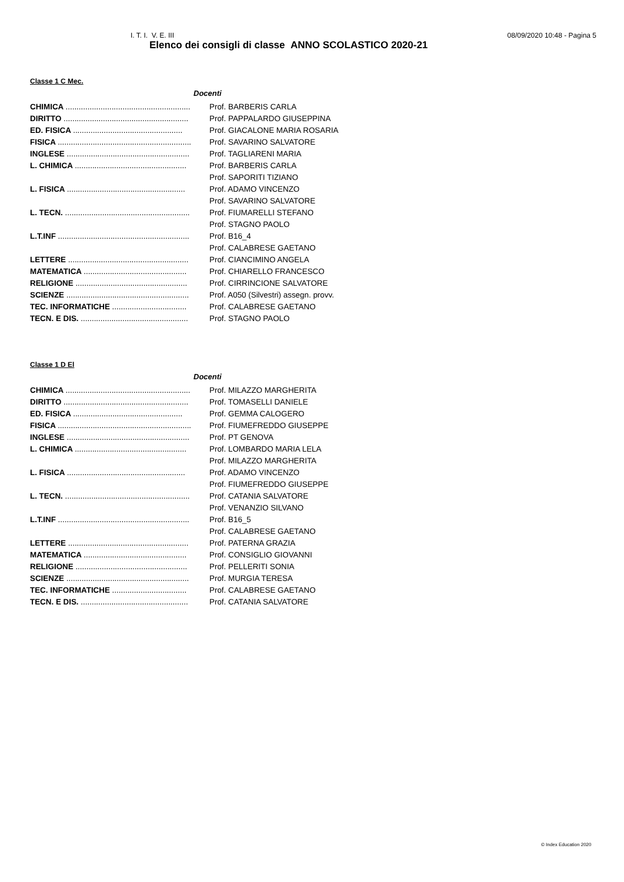I. T. I. V. E. III 08/09/2020 10:48 - Pagina 5
Elenco dei consigli di classe ANNO SCOLASTICO 2020-21
Classe 1 C Mec.
| Docenti | |
| --- | --- |
| CHIMICA ......................................................... | Prof. BARBERIS CARLA |
| DIRITTO ......................................................... | Prof. PAPPALARDO GIUSEPPINA |
| ED. FISICA .................................................. | Prof. GIACALONE MARIA ROSARIA |
| FISICA ............................................................. | Prof. SAVARINO SALVATORE |
| INGLESE ........................................................ | Prof. TAGLIARENI MARIA |
| L. CHIMICA ................................................... | Prof. BARBERIS CARLA |
| | Prof. SAPORITI TIZIANO |
| L. FISICA ...................................................... | Prof. ADAMO VINCENZO |
| | Prof. SAVARINO SALVATORE |
| L. TECN. ......................................................... | Prof. FIUMARELLI STEFANO |
| | Prof. STAGNO PAOLO |
| L.T.INF ............................................................ | Prof. B16_4 |
| | Prof. CALABRESE GAETANO |
| LETTERE ....................................................... | Prof. CIANCIMINO ANGELA |
| MATEMATICA ............................................... | Prof. CHIARELLO FRANCESCO |
| RELIGIONE ................................................... | Prof. CIRRINCIONE SALVATORE |
| SCIENZE ........................................................ | Prof. A050 (Silvestri) assegn. provv. |
| TEC. INFORMATICHE .................................. | Prof. CALABRESE GAETANO |
| TECN. E DIS. ................................................. | Prof. STAGNO PAOLO |
Classe 1 D El
| Docenti | |
| --- | --- |
| CHIMICA ......................................................... | Prof. MILAZZO MARGHERITA |
| DIRITTO ......................................................... | Prof. TOMASELLI DANIELE |
| ED. FISICA .................................................. | Prof. GEMMA CALOGERO |
| FISICA ............................................................. | Prof. FIUMEFREDDO GIUSEPPE |
| INGLESE ........................................................ | Prof. PT GENOVA |
| L. CHIMICA ................................................... | Prof. LOMBARDO MARIA LELA |
| | Prof. MILAZZO MARGHERITA |
| L. FISICA ...................................................... | Prof. ADAMO VINCENZO |
| | Prof. FIUMEFREDDO GIUSEPPE |
| L. TECN. ......................................................... | Prof. CATANIA SALVATORE |
| | Prof. VENANZIO SILVANO |
| L.T.INF ............................................................ | Prof. B16_5 |
| | Prof. CALABRESE GAETANO |
| LETTERE ....................................................... | Prof. PATERNA GRAZIA |
| MATEMATICA ............................................... | Prof. CONSIGLIO GIOVANNI |
| RELIGIONE ................................................... | Prof. PELLERITI SONIA |
| SCIENZE ........................................................ | Prof. MURGIA TERESA |
| TEC. INFORMATICHE .................................. | Prof. CALABRESE GAETANO |
| TECN. E DIS. ................................................. | Prof. CATANIA SALVATORE |
© Index Education 2020